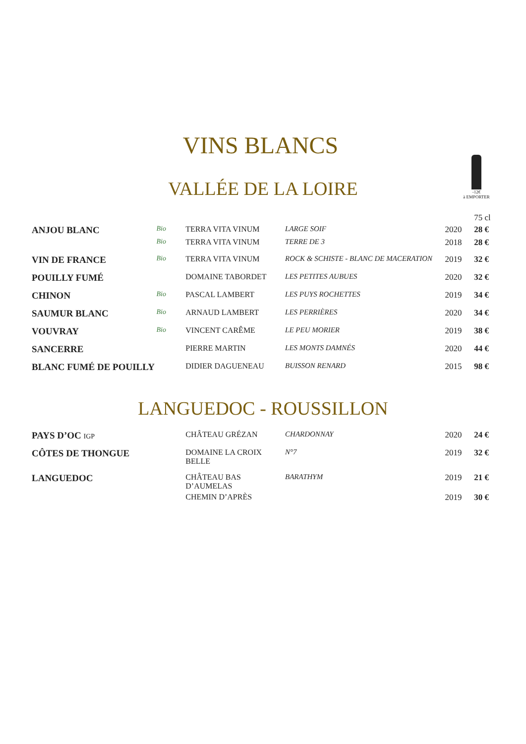VINS BLANCS
-12€
à EMPORTER
VALLÉE DE LA LOIRE
| | | | | | 75 cl |
| ANJOU BLANC | Bio | TERRA VITA VINUM | LARGE SOIF | 2020 | 28 € |
| | Bio | TERRA VITA VINUM | TERRE DE 3 | 2018 | 28 € |
| VIN DE FRANCE | Bio | TERRA VITA VINUM | ROCK & SCHISTE - BLANC DE MACERATION | 2019 | 32 € |
| POUILLY FUMÉ | | DOMAINE TABORDET | LES PETITES AUBUES | 2020 | 32 € |
| CHINON | Bio | PASCAL LAMBERT | LES PUYS ROCHETTES | 2019 | 34 € |
| SAUMUR BLANC | Bio | ARNAUD LAMBERT | LES PERRIÈRES | 2020 | 34 € |
| VOUVRAY | Bio | VINCENT CARÊME | LE PEU MORIER | 2019 | 38 € |
| SANCERRE | | PIERRE MARTIN | LES MONTS DAMNÉS | 2020 | 44 € |
| BLANC FUMÉ DE POUILLY | | DIDIER DAGUENEAU | BUISSON RENARD | 2015 | 98 € |
LANGUEDOC - ROUSSILLON
| PAYS D’OC IGP | | CHÂTEAU GRÉZAN | CHARDONNAY | 2020 | 24 € |
| CÔTES DE THONGUE | | DOMAINE LA CROIX BELLE | N°7 | 2019 | 32 € |
| LANGUEDOC | | CHÂTEAU BAS D’AUMELAS | BARATHYM | 2019 | 21 € |
| | | CHEMIN D’APRÈS | | 2019 | 30 € |